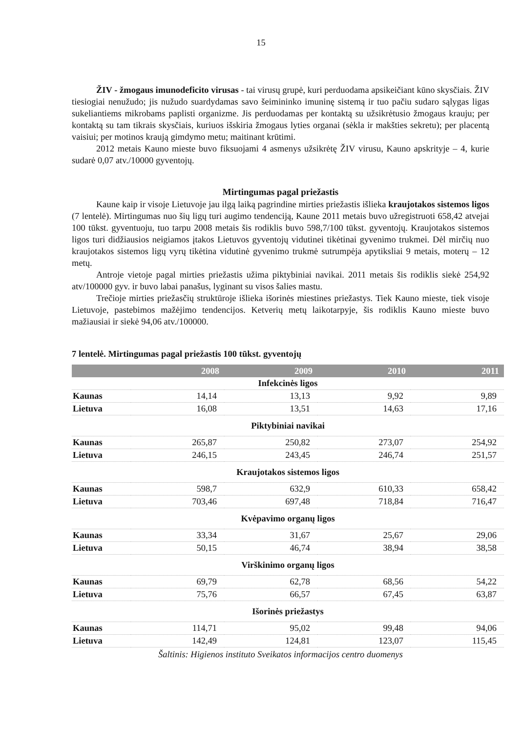15
ŽIV - žmogaus imunodeficito virusas - tai virusų grupė, kuri perduodama apsikeičiant kūno skysčiais. ŽIV tiesiogiai nenužudo; jis nužudo suardydamas savo šeimininko imuninę sistemą ir tuo pačiu sudaro sąlygas ligas sukeliantiems mikrobams paplisti organizme. Jis perduodamas per kontaktą su užsikrėtusio žmogaus krauju; per kontaktą su tam tikrais skysčiais, kuriuos išskiria žmogaus lyties organai (sėkla ir makšties sekretu); per placentą vaisiui; per motinos kraują gimdymo metu; maitinant krūtimi.
2012 metais Kauno mieste buvo fiksuojami 4 asmenys užsikrėtę ŽIV virusu, Kauno apskrityje – 4, kurie sudarė 0,07 atv./10000 gyventojų.
Mirtingumas pagal priežastis
Kaune kaip ir visoje Lietuvoje jau ilgą laiką pagrindine mirties priežastis išlieka kraujotakos sistemos ligos (7 lentelė). Mirtingumas nuo šių ligų turi augimo tendenciją, Kaune 2011 metais buvo užregistruoti 658,42 atvejai 100 tūkst. gyventuoju, tuo tarpu 2008 metais šis rodiklis buvo 598,7/100 tūkst. gyventojų. Kraujotakos sistemos ligos turi didžiausios neigiamos įtakos Lietuvos gyventojų vidutinei tikėtinai gyvenimo trukmei. Dėl mirčių nuo kraujotakos sistemos ligų vyrų tikėtina vidutinė gyvenimo trukmė sutrumpėja apytiksliai 9 metais, moterų – 12 metų.
Antroje vietoje pagal mirties priežastis užima piktybiniai navikai. 2011 metais šis rodiklis siekė 254,92 atv/100000 gyv. ir buvo labai panašus, lyginant su visos šalies mastu.
Trečioje mirties priežasčių struktūroje išlieka išorinės miestines priežastys. Tiek Kauno mieste, tiek visoje Lietuvoje, pastebimos mažėjimo tendencijos. Ketverių metų laikotarpyje, šis rodiklis Kauno mieste buvo mažiausiai ir siekė 94,06 atv./100000.
7 lentelė. Mirtingumas pagal priežastis 100 tūkst. gyventojų
| | 2008 | 2009 | 2010 | 2011 |
| --- | --- | --- | --- | --- |
| Infekcinės ligos | | | | |
| Kaunas | 14,14 | 13,13 | 9,92 | 9,89 |
| Lietuva | 16,08 | 13,51 | 14,63 | 17,16 |
| Piktybiniai navikai | | | | |
| Kaunas | 265,87 | 250,82 | 273,07 | 254,92 |
| Lietuva | 246,15 | 243,45 | 246,74 | 251,57 |
| Kraujotakos sistemos ligos | | | | |
| Kaunas | 598,7 | 632,9 | 610,33 | 658,42 |
| Lietuva | 703,46 | 697,48 | 718,84 | 716,47 |
| Kvėpavimo organų ligos | | | | |
| Kaunas | 33,34 | 31,67 | 25,67 | 29,06 |
| Lietuva | 50,15 | 46,74 | 38,94 | 38,58 |
| Virškinimo organų ligos | | | | |
| Kaunas | 69,79 | 62,78 | 68,56 | 54,22 |
| Lietuva | 75,76 | 66,57 | 67,45 | 63,87 |
| Išorinės priežastys | | | | |
| Kaunas | 114,71 | 95,02 | 99,48 | 94,06 |
| Lietuva | 142,49 | 124,81 | 123,07 | 115,45 |
Šaltinis: Higienos instituto Sveikatos informacijos centro duomenys